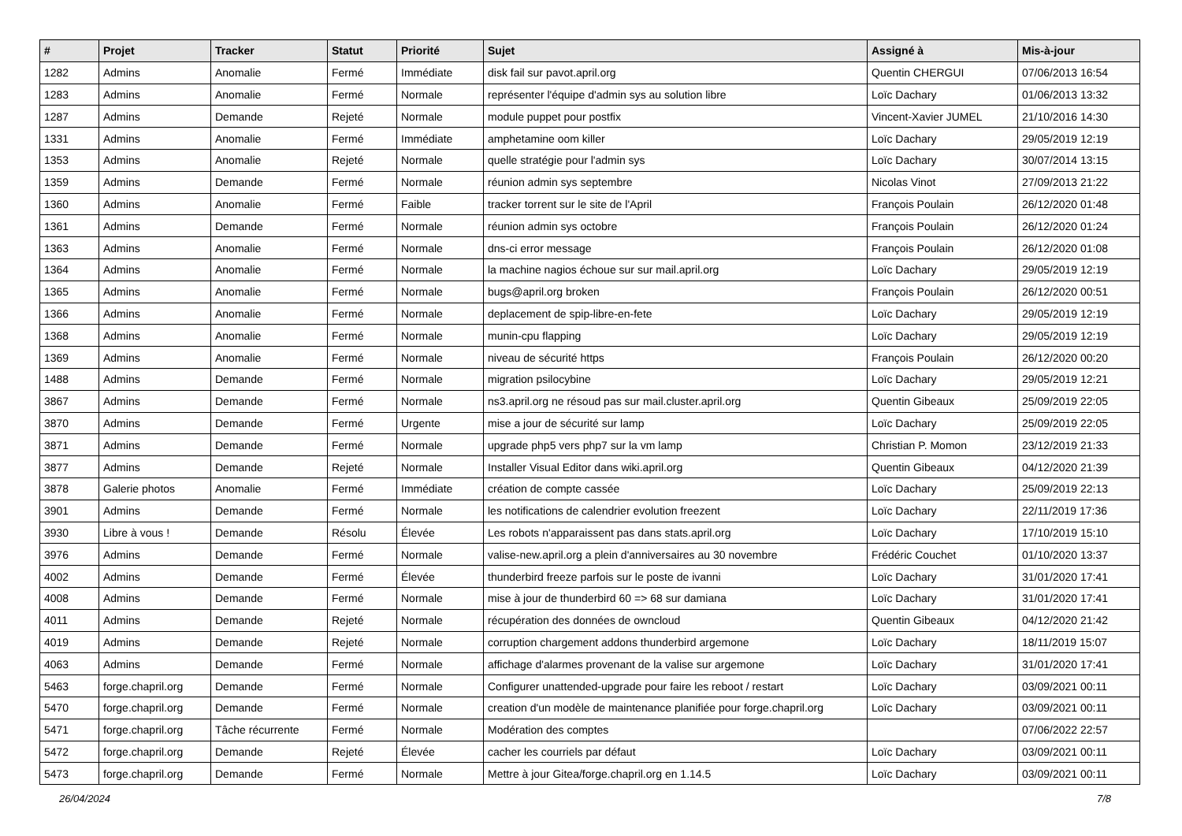| # | Projet | Tracker | Statut | Priorité | Sujet | Assigné à | Mis-à-jour |
| --- | --- | --- | --- | --- | --- | --- | --- |
| 1282 | Admins | Anomalie | Fermé | Immédiate | disk fail sur pavot.april.org | Quentin CHERGUI | 07/06/2013 16:54 |
| 1283 | Admins | Anomalie | Fermé | Normale | représenter l'équipe d'admin sys au solution libre | Loïc Dachary | 01/06/2013 13:32 |
| 1287 | Admins | Demande | Rejeté | Normale | module puppet pour postfix | Vincent-Xavier JUMEL | 21/10/2016 14:30 |
| 1331 | Admins | Anomalie | Fermé | Immédiate | amphetamine oom killer | Loïc Dachary | 29/05/2019 12:19 |
| 1353 | Admins | Anomalie | Rejeté | Normale | quelle stratégie pour l'admin sys | Loïc Dachary | 30/07/2014 13:15 |
| 1359 | Admins | Demande | Fermé | Normale | réunion admin sys septembre | Nicolas Vinot | 27/09/2013 21:22 |
| 1360 | Admins | Anomalie | Fermé | Faible | tracker torrent sur le site de l'April | François Poulain | 26/12/2020 01:48 |
| 1361 | Admins | Demande | Fermé | Normale | réunion admin sys octobre | François Poulain | 26/12/2020 01:24 |
| 1363 | Admins | Anomalie | Fermé | Normale | dns-ci error message | François Poulain | 26/12/2020 01:08 |
| 1364 | Admins | Anomalie | Fermé | Normale | la machine nagios échoue sur sur mail.april.org | Loïc Dachary | 29/05/2019 12:19 |
| 1365 | Admins | Anomalie | Fermé | Normale | bugs@april.org broken | François Poulain | 26/12/2020 00:51 |
| 1366 | Admins | Anomalie | Fermé | Normale | deplacement de spip-libre-en-fete | Loïc Dachary | 29/05/2019 12:19 |
| 1368 | Admins | Anomalie | Fermé | Normale | munin-cpu flapping | Loïc Dachary | 29/05/2019 12:19 |
| 1369 | Admins | Anomalie | Fermé | Normale | niveau de sécurité https | François Poulain | 26/12/2020 00:20 |
| 1488 | Admins | Demande | Fermé | Normale | migration psilocybine | Loïc Dachary | 29/05/2019 12:21 |
| 3867 | Admins | Demande | Fermé | Normale | ns3.april.org ne résoud pas sur mail.cluster.april.org | Quentin Gibeaux | 25/09/2019 22:05 |
| 3870 | Admins | Demande | Fermé | Urgente | mise a jour de sécurité sur lamp | Loïc Dachary | 25/09/2019 22:05 |
| 3871 | Admins | Demande | Fermé | Normale | upgrade php5 vers php7 sur la vm lamp | Christian P. Momon | 23/12/2019 21:33 |
| 3877 | Admins | Demande | Rejeté | Normale | Installer Visual Editor dans wiki.april.org | Quentin Gibeaux | 04/12/2020 21:39 |
| 3878 | Galerie photos | Anomalie | Fermé | Immédiate | création de compte cassée | Loïc Dachary | 25/09/2019 22:13 |
| 3901 | Admins | Demande | Fermé | Normale | les notifications de calendrier evolution freezent | Loïc Dachary | 22/11/2019 17:36 |
| 3930 | Libre à vous ! | Demande | Résolu | Élevée | Les robots n'apparaissent pas dans stats.april.org | Loïc Dachary | 17/10/2019 15:10 |
| 3976 | Admins | Demande | Fermé | Normale | valise-new.april.org a plein d'anniversaires au 30 novembre | Frédéric Couchet | 01/10/2020 13:37 |
| 4002 | Admins | Demande | Fermé | Élevée | thunderbird freeze parfois sur le poste de ivanni | Loïc Dachary | 31/01/2020 17:41 |
| 4008 | Admins | Demande | Fermé | Normale | mise à jour de thunderbird 60 => 68 sur damiana | Loïc Dachary | 31/01/2020 17:41 |
| 4011 | Admins | Demande | Rejeté | Normale | récupération des données de owncloud | Quentin Gibeaux | 04/12/2020 21:42 |
| 4019 | Admins | Demande | Rejeté | Normale | corruption chargement addons thunderbird argemone | Loïc Dachary | 18/11/2019 15:07 |
| 4063 | Admins | Demande | Fermé | Normale | affichage d'alarmes provenant de la valise sur argemone | Loïc Dachary | 31/01/2020 17:41 |
| 5463 | forge.chapril.org | Demande | Fermé | Normale | Configurer unattended-upgrade pour faire les reboot / restart | Loïc Dachary | 03/09/2021 00:11 |
| 5470 | forge.chapril.org | Demande | Fermé | Normale | creation d'un modèle de maintenance planifiée pour forge.chapril.org | Loïc Dachary | 03/09/2021 00:11 |
| 5471 | forge.chapril.org | Tâche récurrente | Fermé | Normale | Modération des comptes | | 07/06/2022 22:57 |
| 5472 | forge.chapril.org | Demande | Rejeté | Élevée | cacher les courriels par défaut | Loïc Dachary | 03/09/2021 00:11 |
| 5473 | forge.chapril.org | Demande | Fermé | Normale | Mettre à jour Gitea/forge.chapril.org en 1.14.5 | Loïc Dachary | 03/09/2021 00:11 |
26/04/2024 7/8